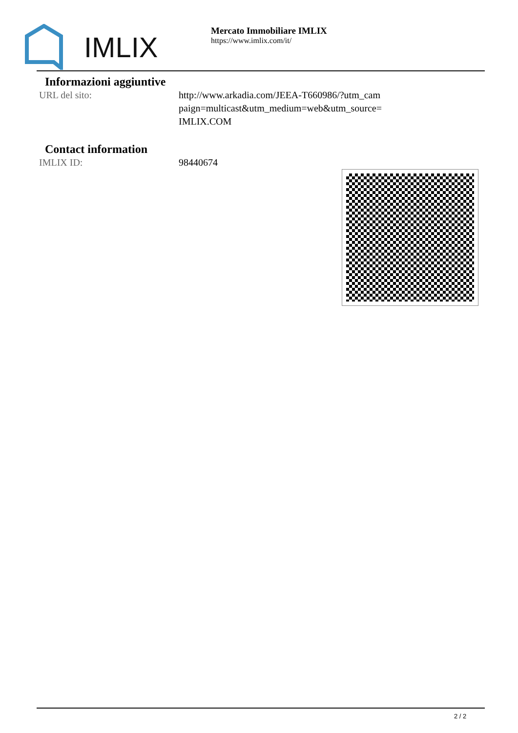IMLIX
Mercato Immobiliare IMLIX
https://www.imlix.com/it/
Informazioni aggiuntive
| URL del sito: | http://www.arkadia.com/JEEA-T660986/?utm_cam paign=multicast&utm_medium=web&utm_source= IMLIX.COM |
Contact information
| IMLIX ID: | 98440674 |
2 / 2